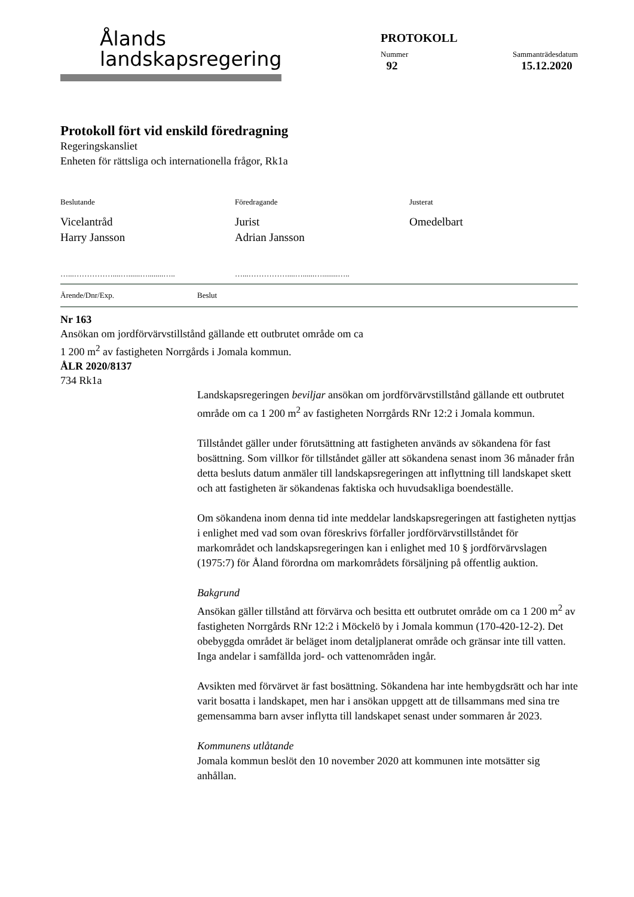Ålands
landskapsregering
PROTOKOLL
Nummer
92 Sammanträdesdatum
15.12.2020
Protokoll fört vid enskild föredragning
Regeringskansliet
Enheten för rättsliga och internationella frågor, Rk1a
Beslutande
Vicelantråd
Harry Jansson
Föredragande
Jurist
Adrian Jansson
Justerat
Omedelbart
…...……………....…......…........….. …...……………....…......…........…..
Ärende/Dnr/Exp. Beslut
Nr 163
Ansökan om jordförvärvstillstånd gällande ett outbrutet område om ca 1 200 m<sup>2</sup> av fastigheten Norrgårds i Jomala kommun.
ÅLR 2020/8137
734 Rk1a
Landskapsregeringen beviljar ansökan om jordförvärvstillstånd gällande ett outbrutet område om ca 1 200 m<sup>2</sup> av fastigheten Norrgårds RNr 12:2 i Jomala kommun.
Tillståndet gäller under förutsättning att fastigheten används av sökandena för fast bosättning. Som villkor för tillståndet gäller att sökandena senast inom 36 månader från detta besluts datum anmäler till landskapsregeringen att inflyttning till landskapet skett och att fastigheten är sökandenas faktiska och huvudsakliga boendeställe.
Om sökandena inom denna tid inte meddelar landskapsregeringen att fastigheten nyttjas i enlighet med vad som ovan föreskrivs förfaller jordförvärvstillståndet för markområdet och landskapsregeringen kan i enlighet med 10 § jordförvärvslagen (1975:7) för Åland förordna om markområdets försäljning på offentlig auktion.
Bakgrund
Ansökan gäller tillstånd att förvärva och besitta ett outbrutet område om ca 1 200 m<sup>2</sup> av fastigheten Norrgårds RNr 12:2 i Möckelö by i Jomala kommun (170-420-12-2). Det obebyggda området är beläget inom detaljplanerat område och gränsar inte till vatten. Inga andelar i samfällda jord- och vattenområden ingår.
Avsikten med förvärvet är fast bosättning. Sökandena har inte hembygdsrätt och har inte varit bosatta i landskapet, men har i ansökan uppgett att de tillsammans med sina tre gemensamma barn avser inflytta till landskapet senast under sommaren år 2023.
Kommunens utlåtande
Jomala kommun beslöt den 10 november 2020 att kommunen inte motsätter sig anhållan.